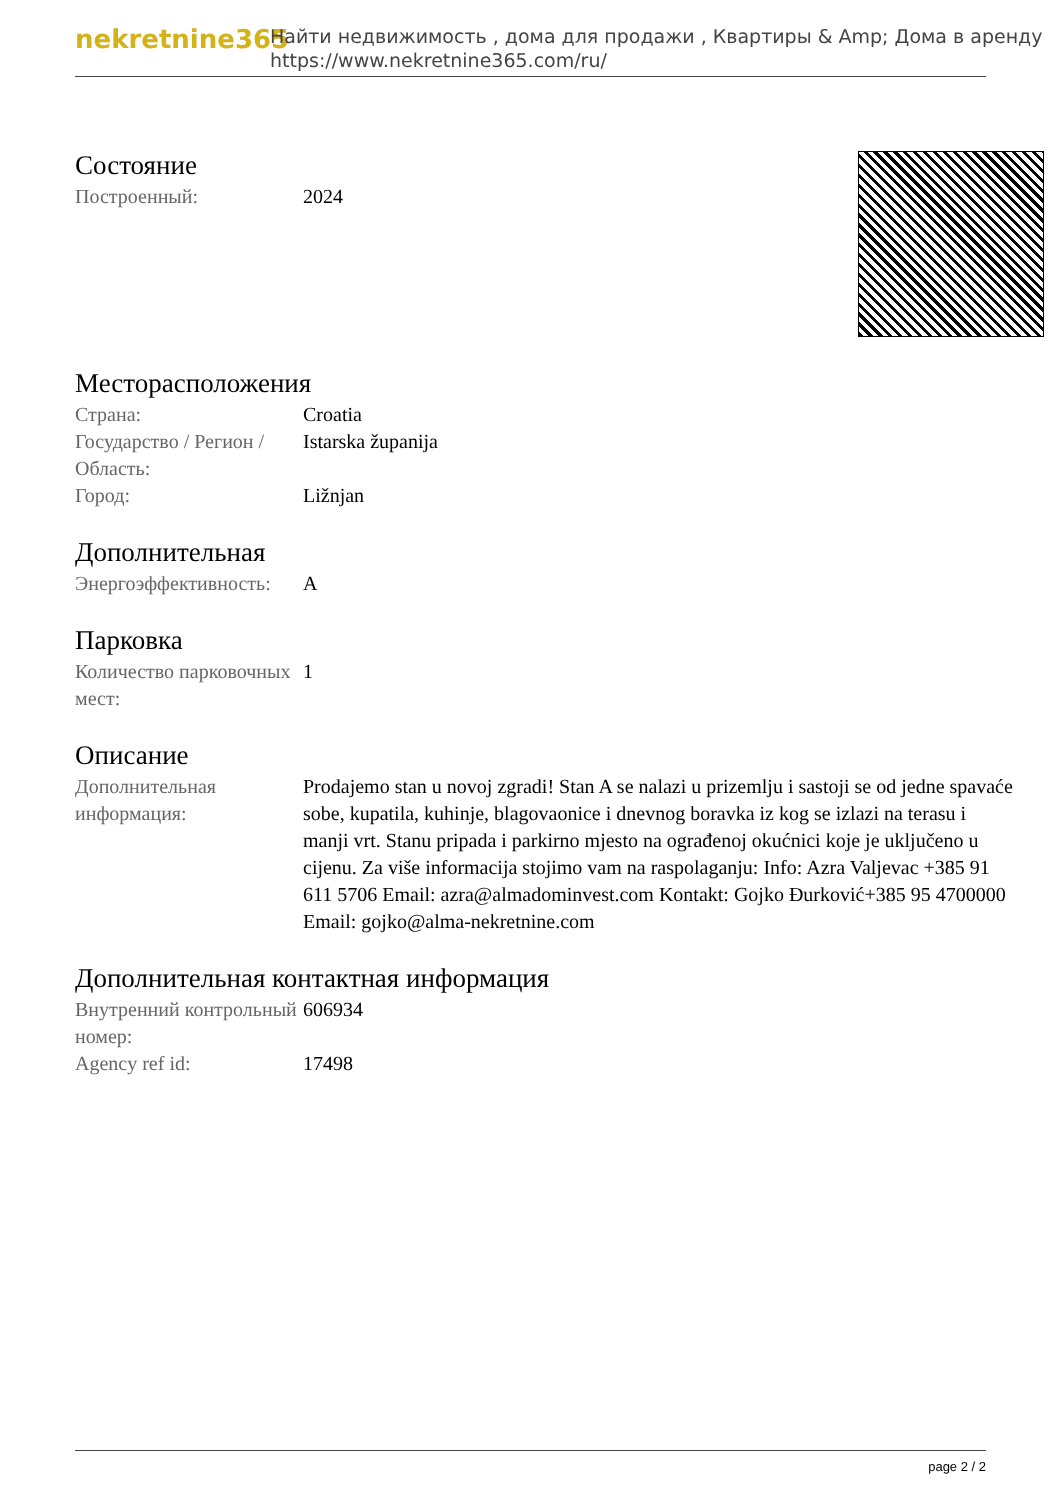nekretnine365
Найти недвижимость , дома для продажи , Квартиры & Amp; Дома в аренду
https://www.nekretnine365.com/ru/
Состояние
| Построенный: | 2024 |
Месторасположения
| Страна: | Croatia |
| Государство / Регион / Область: | Istarska županija |
| Город: | Ližnjan |
Дополнительная
| Энергоэффективность: | A |
Парковка
| Количество парковочных мест: | 1 |
Описание
| Дополнительная информация: | Prodajemo stan u novoj zgradi! Stan A se nalazi u prizemlju i sastoji se od jedne spavaće sobe, kupatila, kuhinje, blagovaonice i dnevnog boravka iz kog se izlazi na terasu i manji vrt. Stanu pripada i parkirno mjesto na ograđenoj okućnici koje je uključeno u cijenu. Za više informacija stojimo vam na raspolaganju: Info: Azra Valjevac +385 91 611 5706 Email: azra@almadominvest.com Kontakt: Gojko Đurković+385 95 4700000 Email: gojko@alma-nekretnine.com |
Дополнительная контактная информация
| Внутренний контрольный номер: | 606934 |
| Agency ref id: | 17498 |
page 2 / 2